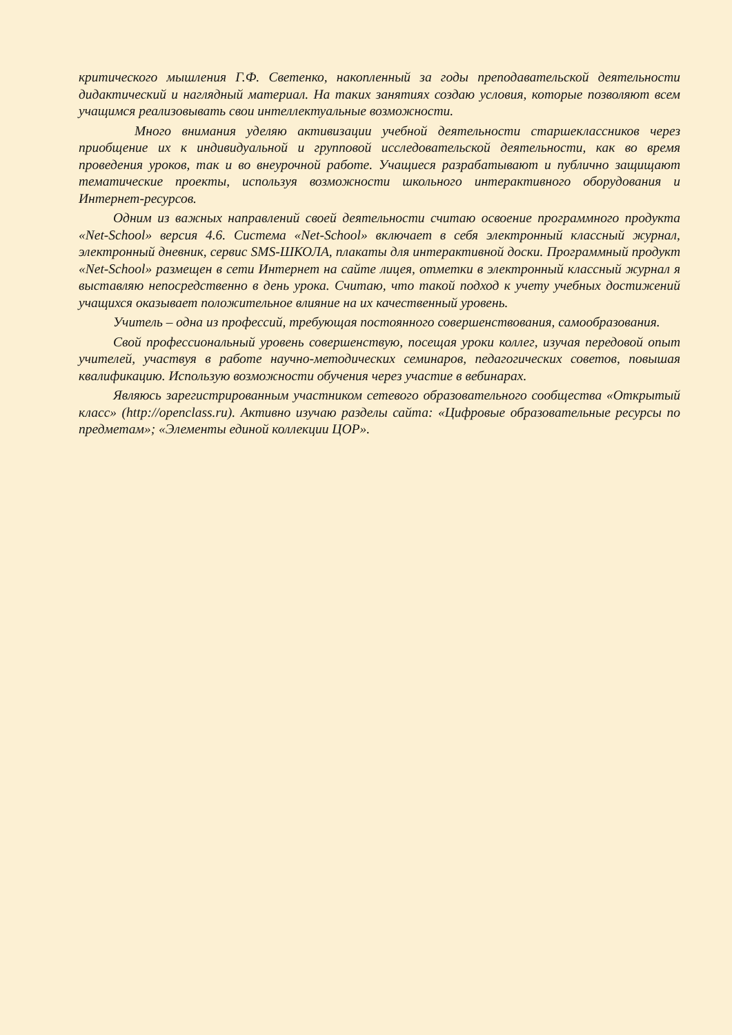критического мышления Г.Ф. Светенко, накопленный за годы преподавательской деятельности дидактический и наглядный материал. На таких занятиях создаю условия, которые позволяют всем учащимся реализовывать свои интеллектуальные возможности.
Много внимания уделяю активизации учебной деятельности старшеклассников через приобщение их к индивидуальной и групповой исследовательской деятельности, как во время проведения уроков, так и во внеурочной работе. Учащиеся разрабатывают и публично защищают тематические проекты, используя возможности школьного интерактивного оборудования и Интернет-ресурсов.
Одним из важных направлений своей деятельности считаю освоение программного продукта «Net-School» версия 4.6. Система «Net-School» включает в себя электронный классный журнал, электронный дневник, сервис SMS-ШКОЛА, плакаты для интерактивной доски. Программный продукт «Net-School» размещен в сети Интернет на сайте лицея, отметки в электронный классный журнал я выставляю непосредственно в день урока. Считаю, что такой подход к учету учебных достижений учащихся оказывает положительное влияние на их качественный уровень.
Учитель – одна из профессий, требующая постоянного совершенствования, самообразования.
Свой профессиональный уровень совершенствую, посещая уроки коллег, изучая передовой опыт учителей, участвуя в работе научно-методических семинаров, педагогических советов, повышая квалификацию. Использую возможности обучения через участие в вебинарах.
Являюсь зарегистрированным участником сетевого образовательного сообщества «Открытый класс» (http://openclass.ru). Активно изучаю разделы сайта: «Цифровые образовательные ресурсы по предметам»; «Элементы единой коллекции ЦОР».